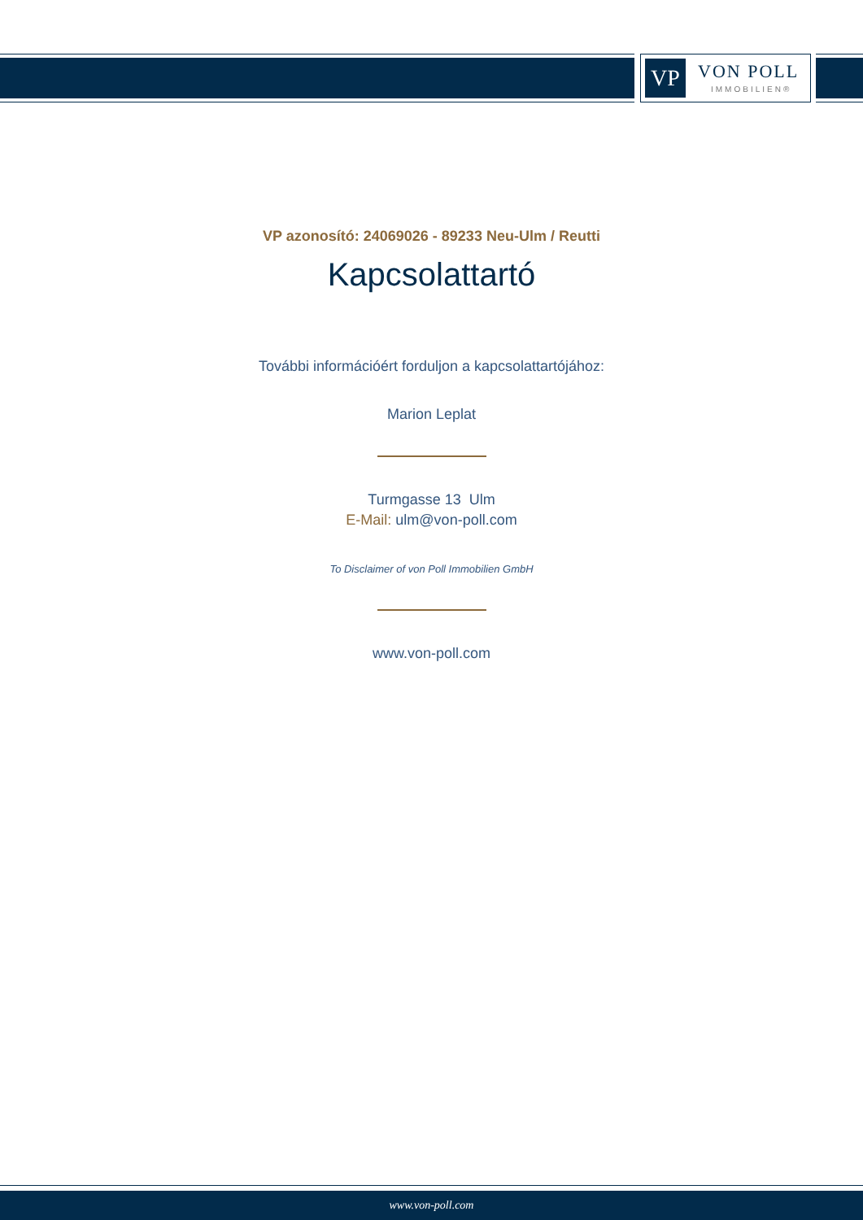VP VON POLL
IMMOBILIEN®
VP azonosító: 24069026 - 89233 Neu-Ulm / Reutti
Kapcsolattartó
További információért forduljon a kapcsolattartójához:
Marion Leplat
Turmgasse 13 Ulm
E-Mail: ulm@von-poll.com
To Disclaimer of von Poll Immobilien GmbH
www.von-poll.com
www.von-poll.com